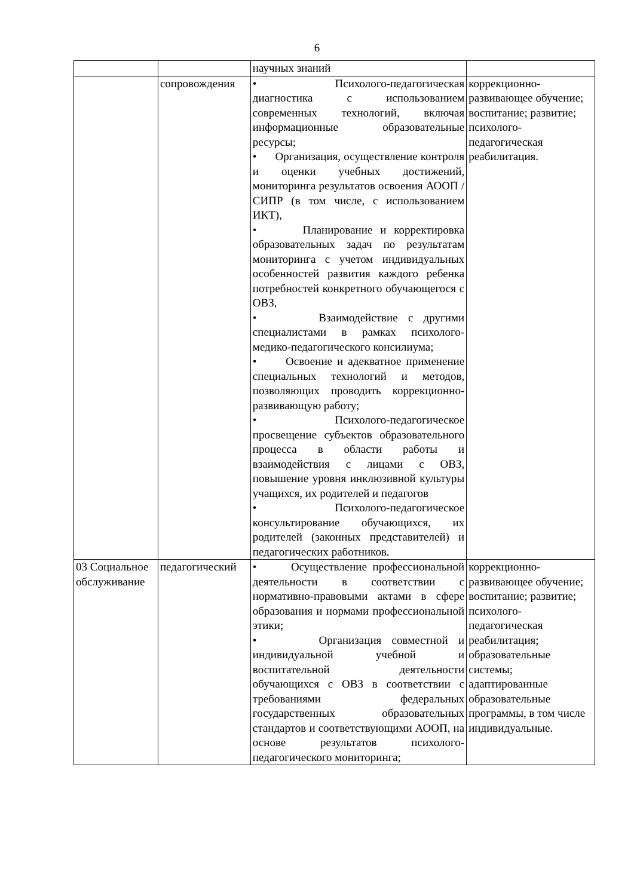6
| | | научных знаний | |
| | сопровождения | • Психолого-педагогическая диагностика с использованием современных технологий, включая информационные образовательные ресурсы; • Организация, осуществление контроля и оценки учебных достижений, мониторинга результатов освоения АООП / СИПР (в том числе, с использованием ИКТ), • Планирование и корректировка образовательных задач по результатам мониторинга с учетом индивидуальных особенностей развития каждого ребенка потребностей конкретного обучающегося с ОВЗ, • Взаимодействие с другими специалистами в рамках психолого-медико-педагогического консилиума; • Освоение и адекватное применение специальных технологий и методов, позволяющих проводить коррекционно-развивающую работу; • Психолого-педагогическое просвещение субъектов образовательного процесса в области работы и взаимодействия с лицами с ОВЗ, повышение уровня инклюзивной культуры учащихся, их родителей и педагогов • Психолого-педагогическое консультирование обучающихся, их родителей (законных представителей) и педагогических работников. | коррекционно-развивающее обучение; воспитание; развитие; психолого-педагогическая реабилитация. |
| 03 Социальное обслуживание | педагогический | • Осуществление профессиональной деятельности в соответствии с нормативно-правовыми актами в сфере образования и нормами профессиональной этики; • Организация совместной и индивидуальной учебной и воспитательной деятельности обучающихся с ОВЗ в соответствии с требованиями федеральных государственных образовательных стандартов и соответствующими АООП, на основе результатов психолого-педагогического мониторинга; | коррекционно-развивающее обучение; воспитание; развитие; психолого-педагогическая реабилитация; образовательные системы; адаптированные образовательные программы, в том числе индивидуальные. |